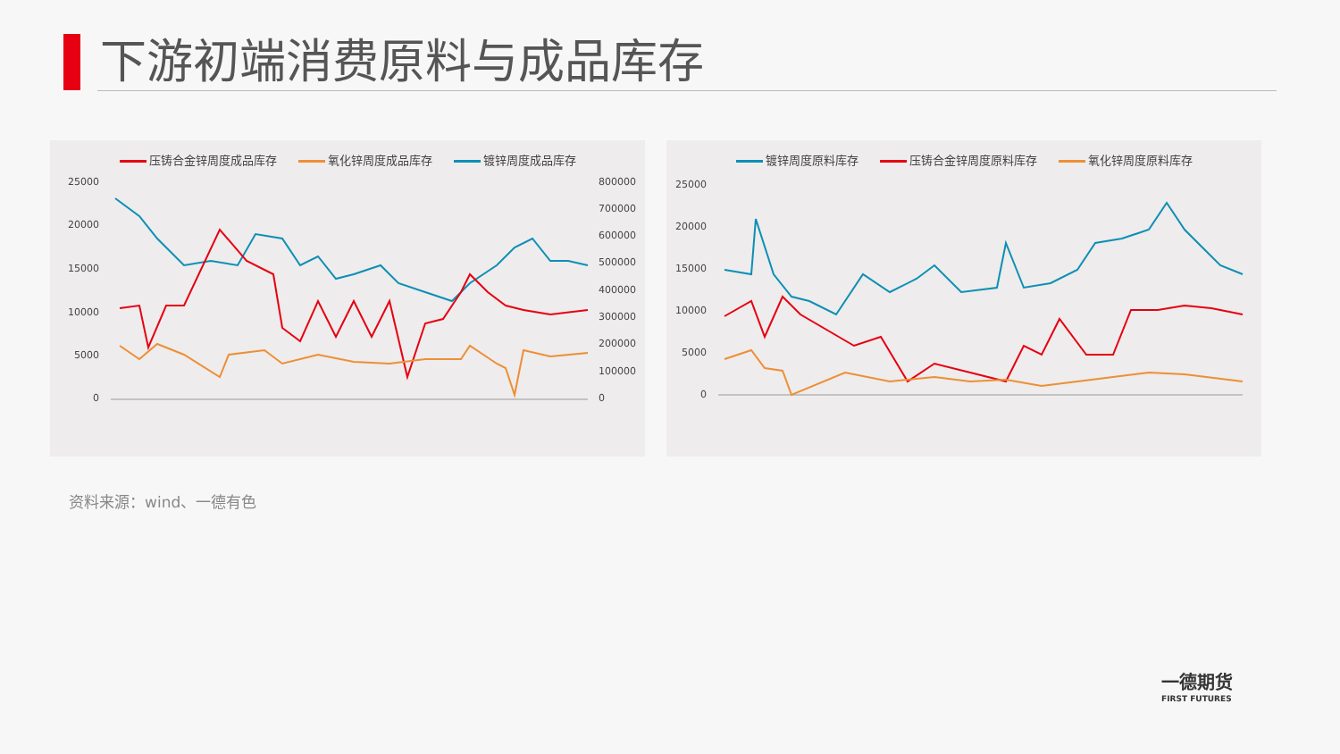下游初端消费原料与成品库存
压铸合金锌周度成品库存 氧化锌周度成品库存 镀锌周度成品库存
25000
20000
15000
10000
5000
0
800000
700000
600000
500000
400000
300000
200000
100000
0
镀锌周度原料库存 压铸合金锌周度原料库存 氧化锌周度原料库存
25000
20000
15000
10000
5000
0
资料来源：wind、一德有色
一德期货
FIRST FUTURES